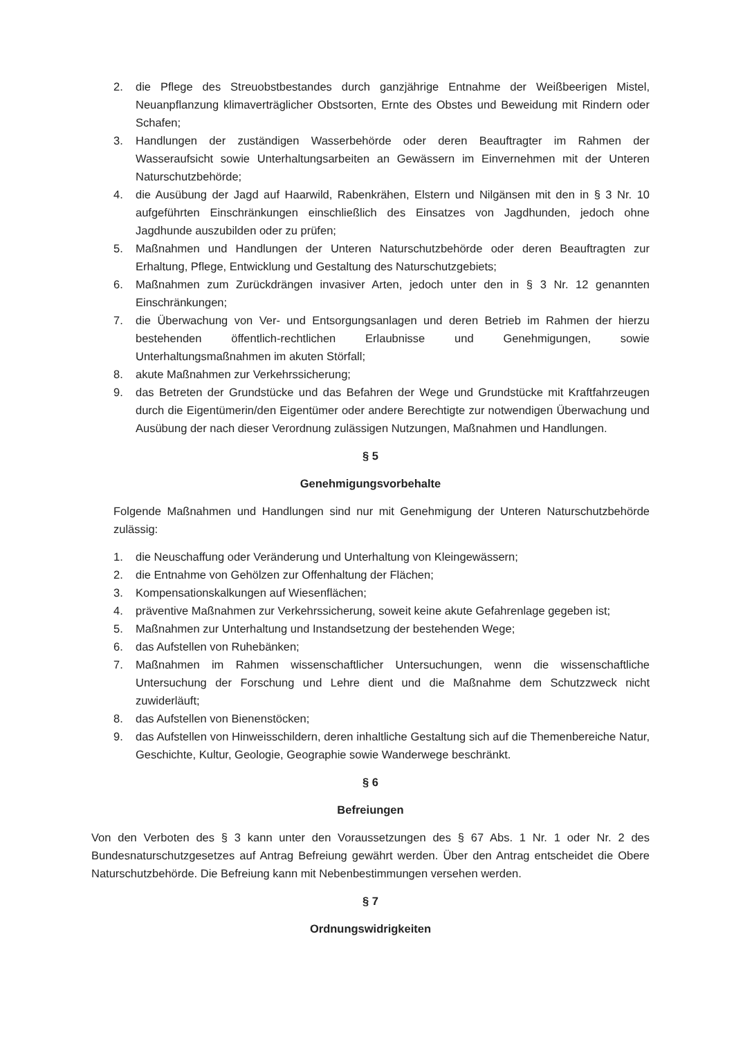2. die Pflege des Streuobstbestandes durch ganzjährige Entnahme der Weißbeerigen Mistel, Neuanpflanzung klimaverträglicher Obstsorten, Ernte des Obstes und Beweidung mit Rindern oder Schafen;
3. Handlungen der zuständigen Wasserbehörde oder deren Beauftragter im Rahmen der Wasseraufsicht sowie Unterhaltungsarbeiten an Gewässern im Einvernehmen mit der Unteren Naturschutzbehörde;
4. die Ausübung der Jagd auf Haarwild, Rabenkrähen, Elstern und Nilgänsen mit den in § 3 Nr. 10 aufgeführten Einschränkungen einschließlich des Einsatzes von Jagdhunden, jedoch ohne Jagdhunde auszubilden oder zu prüfen;
5. Maßnahmen und Handlungen der Unteren Naturschutzbehörde oder deren Beauftragten zur Erhaltung, Pflege, Entwicklung und Gestaltung des Naturschutzgebiets;
6. Maßnahmen zum Zurückdrängen invasiver Arten, jedoch unter den in § 3 Nr. 12 genannten Einschränkungen;
7. die Überwachung von Ver- und Entsorgungsanlagen und deren Betrieb im Rahmen der hierzu bestehenden öffentlich-rechtlichen Erlaubnisse und Genehmigungen, sowie Unterhaltungsmaßnahmen im akuten Störfall;
8. akute Maßnahmen zur Verkehrssicherung;
9. das Betreten der Grundstücke und das Befahren der Wege und Grundstücke mit Kraftfahrzeugen durch die Eigentümerin/den Eigentümer oder andere Berechtigte zur notwendigen Überwachung und Ausübung der nach dieser Verordnung zulässigen Nutzungen, Maßnahmen und Handlungen.
§ 5
Genehmigungsvorbehalte
Folgende Maßnahmen und Handlungen sind nur mit Genehmigung der Unteren Naturschutzbehörde zulässig:
1. die Neuschaffung oder Veränderung und Unterhaltung von Kleingewässern;
2. die Entnahme von Gehölzen zur Offenhaltung der Flächen;
3. Kompensationskalkungen auf Wiesenflächen;
4. präventive Maßnahmen zur Verkehrssicherung, soweit keine akute Gefahrenlage gegeben ist;
5. Maßnahmen zur Unterhaltung und Instandsetzung der bestehenden Wege;
6. das Aufstellen von Ruhebänken;
7. Maßnahmen im Rahmen wissenschaftlicher Untersuchungen, wenn die wissenschaftliche Untersuchung der Forschung und Lehre dient und die Maßnahme dem Schutzzweck nicht zuwiderläuft;
8. das Aufstellen von Bienenstöcken;
9. das Aufstellen von Hinweisschildern, deren inhaltliche Gestaltung sich auf die Themenbereiche Natur, Geschichte, Kultur, Geologie, Geographie sowie Wanderwege beschränkt.
§ 6
Befreiungen
Von den Verboten des § 3 kann unter den Voraussetzungen des § 67 Abs. 1 Nr. 1 oder Nr. 2 des Bundesnaturschutzgesetzes auf Antrag Befreiung gewährt werden. Über den Antrag entscheidet die Obere Naturschutzbehörde. Die Befreiung kann mit Nebenbestimmungen versehen werden.
§ 7
Ordnungswidrigkeiten